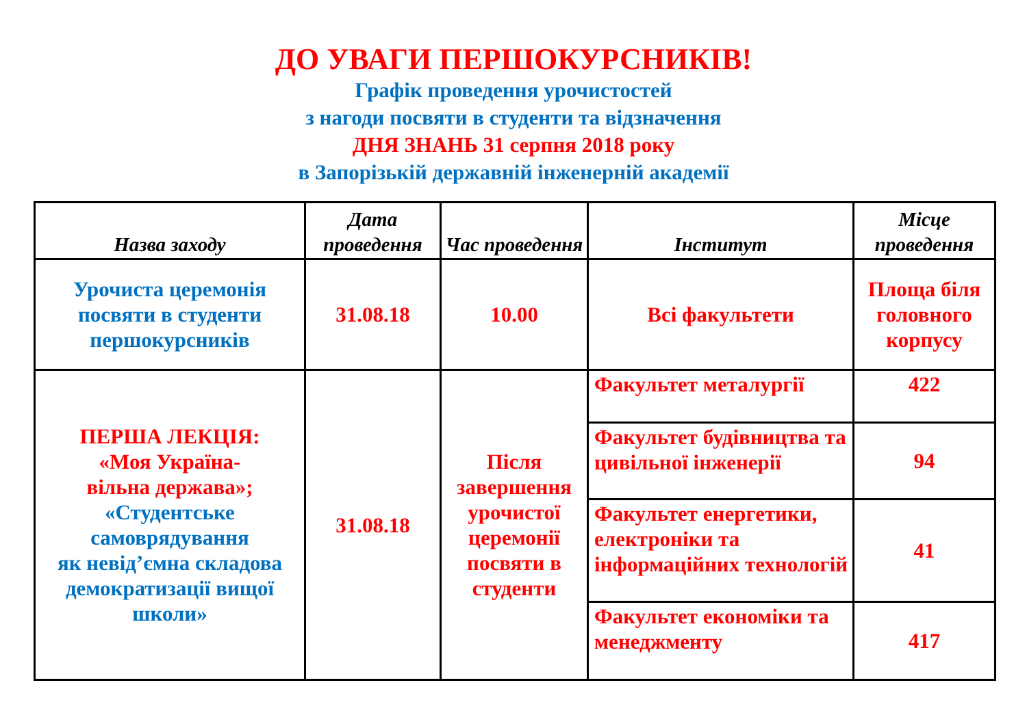ДО УВАГИ ПЕРШОКУРСНИКІВ!
Графік проведення урочистостей
з нагоди посвяти в студенти та відзначення
ДНЯ ЗНАНЬ 31 серпня 2018 року
в Запорізькій державній інженерній академії
| Назва заходу | Дата проведення | Час проведення | Інститут | Місце проведення |
| --- | --- | --- | --- | --- |
| Урочиста церемонія посвяти в студенти першокурсників | 31.08.18 | 10.00 | Всі факультети | Площа біля головного корпусу |
| ПЕРША ЛЕКЦІЯ: «Моя Україна- вільна держава»; «Студентське самоврядування як невід’ємна складова демократизації вищої школи» | 31.08.18 | Після завершення урочистої церемонії посвяти в студенти | Факультет металургії | 422 |
| | | | Факультет будівництва та цивільної інженерії | 94 |
| | | | Факультет енергетики, електроніки та інформаційних технологій | 41 |
| | | | Факультет економіки та менеджменту | 417 |